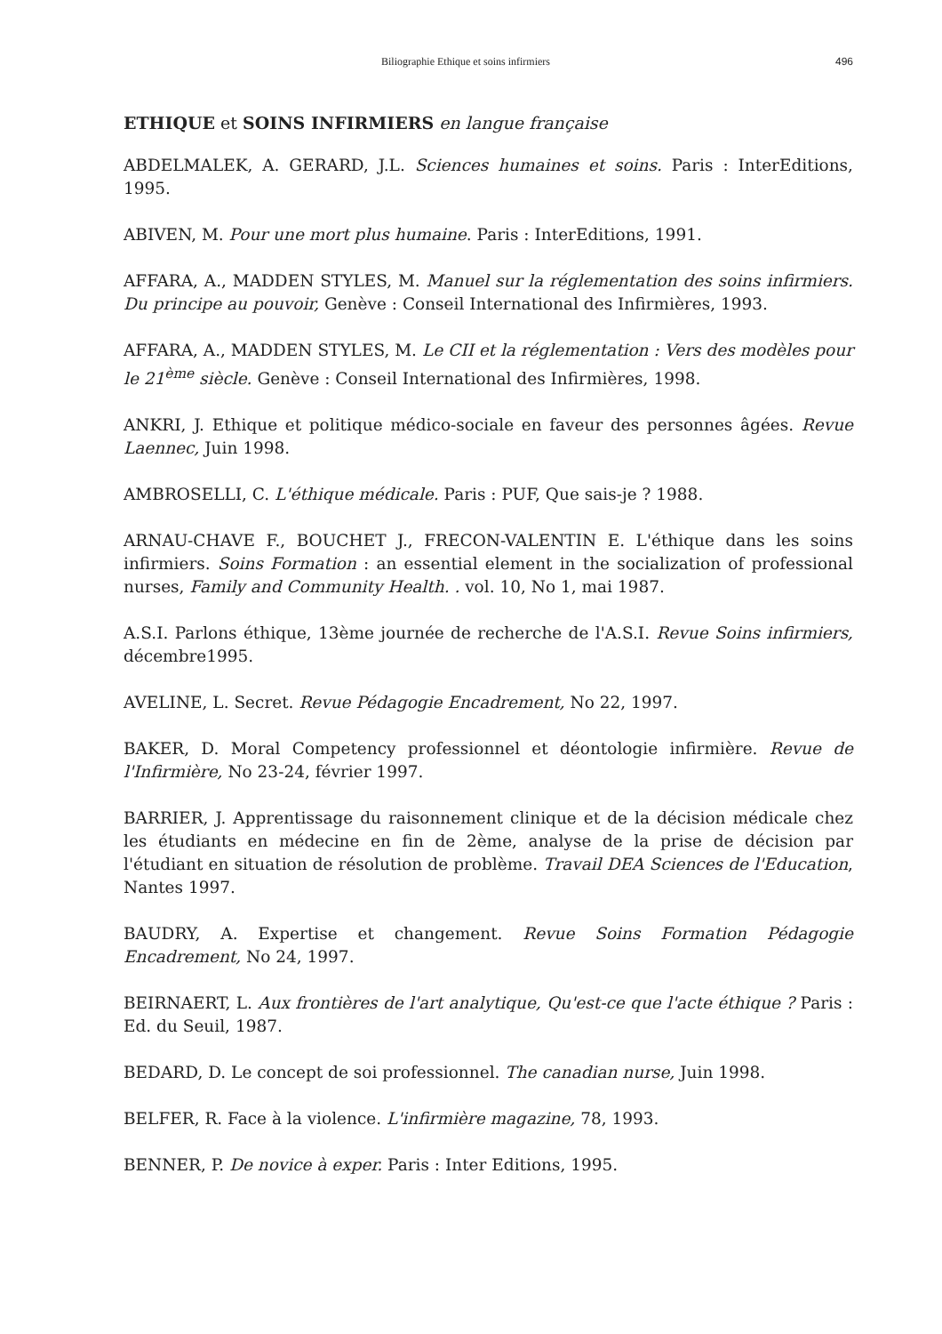Biliographie Ethique et soins infirmiers 496
ETHIQUE et SOINS INFIRMIERS en langue française
ABDELMALEK, A. GERARD, J.L. Sciences humaines et soins. Paris : InterEditions, 1995.
ABIVEN, M. Pour une mort plus humaine. Paris : InterEditions, 1991.
AFFARA, A., MADDEN STYLES, M. Manuel sur la réglementation des soins infirmiers. Du principe au pouvoir, Genève : Conseil International des Infirmières, 1993.
AFFARA, A., MADDEN STYLES, M. Le CII et la réglementation : Vers des modèles pour le 21<sup>ème</sup> siècle. Genève : Conseil International des Infirmières, 1998.
ANKRI, J. Ethique et politique médico-sociale en faveur des personnes âgées. Revue Laennec, Juin 1998.
AMBROSELLI, C. L'éthique médicale. Paris : PUF, Que sais-je ? 1988.
ARNAU-CHAVE F., BOUCHET J., FRECON-VALENTIN E. L'éthique dans les soins infirmiers. Soins Formation : an essential element in the socialization of professional nurses, Family and Community Health. . vol. 10, No 1, mai 1987.
A.S.I. Parlons éthique, 13ème journée de recherche de l'A.S.I. Revue Soins infirmiers, décembre1995.
AVELINE, L. Secret. Revue Pédagogie Encadrement, No 22, 1997.
BAKER, D. Moral Competency professionnel et déontologie infirmière. Revue de l'Infirmière, No 23-24, février 1997.
BARRIER, J. Apprentissage du raisonnement clinique et de la décision médicale chez les étudiants en médecine en fin de 2ème, analyse de la prise de décision par l'étudiant en situation de résolution de problème. Travail DEA Sciences de l'Education, Nantes 1997.
BAUDRY, A. Expertise et changement. Revue Soins Formation Pédagogie Encadrement, No 24, 1997.
BEIRNAERT, L. Aux frontières de l'art analytique, Qu'est-ce que l'acte éthique ? Paris : Ed. du Seuil, 1987.
BEDARD, D. Le concept de soi professionnel. The canadian nurse, Juin 1998.
BELFER, R. Face à la violence. L'infirmière magazine, 78, 1993.
BENNER, P. De novice à exper. Paris : Inter Editions, 1995.